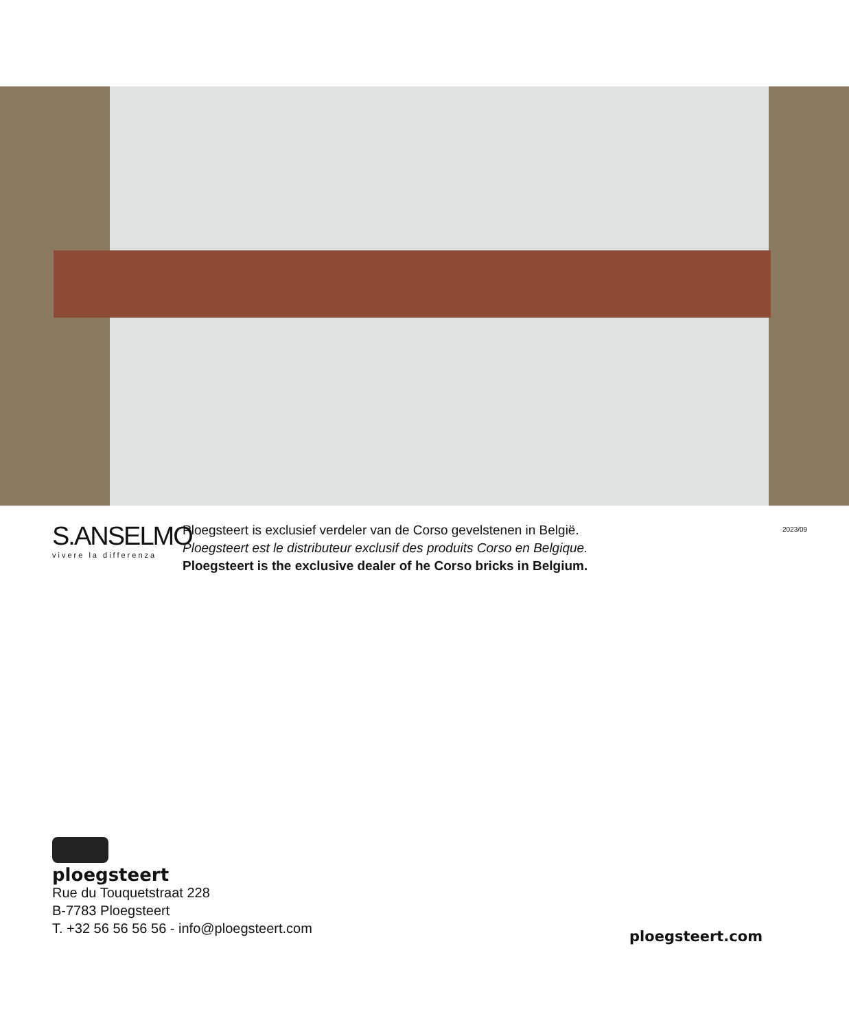S.ANSELMO
vivere la differenza
Ploegsteert is exclusief verdeler van de Corso gevelstenen in België.
Ploegsteert est le distributeur exclusif des produits Corso en Belgique.
Ploegsteert is the exclusive dealer of he Corso bricks in Belgium.
2023/09
ploegsteert
Rue du Touquetstraat 228
B-7783 Ploegsteert
T. +32 56 56 56 56 - info@ploegsteert.com
ploegsteert.com